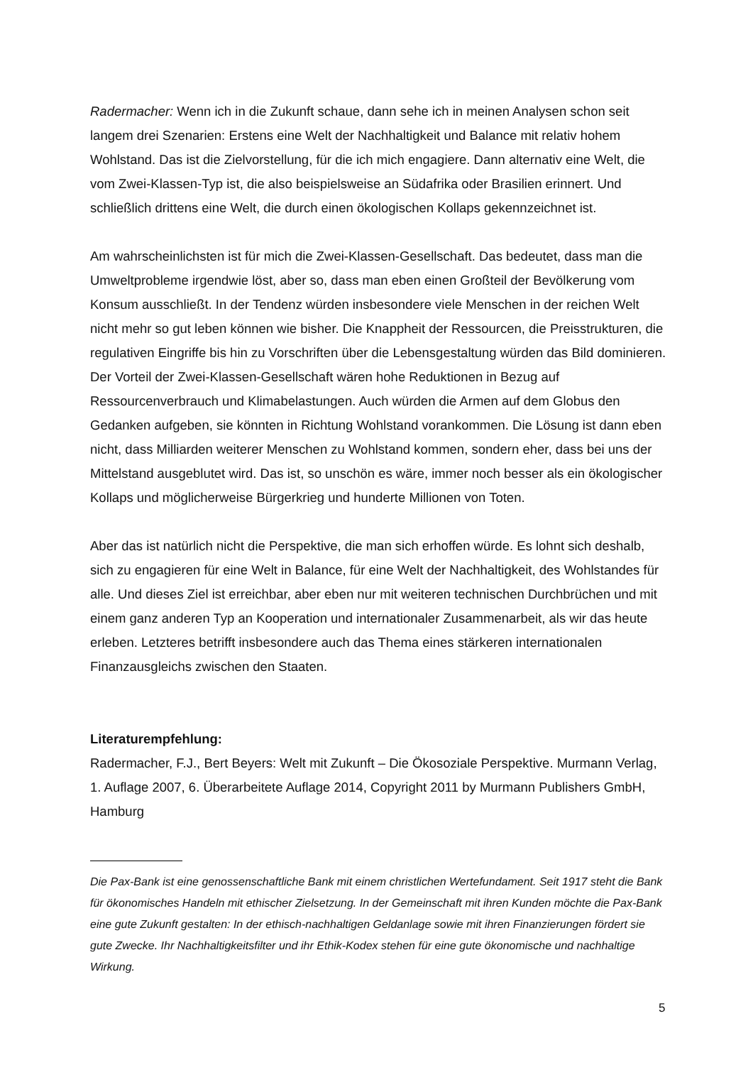Radermacher: Wenn ich in die Zukunft schaue, dann sehe ich in meinen Analysen schon seit langem drei Szenarien: Erstens eine Welt der Nachhaltigkeit und Balance mit relativ hohem Wohlstand. Das ist die Zielvorstellung, für die ich mich engagiere. Dann alternativ eine Welt, die vom Zwei-Klassen-Typ ist, die also beispielsweise an Südafrika oder Brasilien erinnert. Und schließlich drittens eine Welt, die durch einen ökologischen Kollaps gekennzeichnet ist.
Am wahrscheinlichsten ist für mich die Zwei-Klassen-Gesellschaft. Das bedeutet, dass man die Umweltprobleme irgendwie löst, aber so, dass man eben einen Großteil der Bevölkerung vom Konsum ausschließt. In der Tendenz würden insbesondere viele Menschen in der reichen Welt nicht mehr so gut leben können wie bisher. Die Knappheit der Ressourcen, die Preisstrukturen, die regulativen Eingriffe bis hin zu Vorschriften über die Lebensgestaltung würden das Bild dominieren. Der Vorteil der Zwei-Klassen-Gesellschaft wären hohe Reduktionen in Bezug auf Ressourcenverbrauch und Klimabelastungen. Auch würden die Armen auf dem Globus den Gedanken aufgeben, sie könnten in Richtung Wohlstand vorankommen. Die Lösung ist dann eben nicht, dass Milliarden weiterer Menschen zu Wohlstand kommen, sondern eher, dass bei uns der Mittelstand ausgeblutet wird. Das ist, so unschön es wäre, immer noch besser als ein ökologischer Kollaps und möglicherweise Bürgerkrieg und hunderte Millionen von Toten.
Aber das ist natürlich nicht die Perspektive, die man sich erhoffen würde. Es lohnt sich deshalb, sich zu engagieren für eine Welt in Balance, für eine Welt der Nachhaltigkeit, des Wohlstandes für alle. Und dieses Ziel ist erreichbar, aber eben nur mit weiteren technischen Durchbrüchen und mit einem ganz anderen Typ an Kooperation und internationaler Zusammenarbeit, als wir das heute erleben. Letzteres betrifft insbesondere auch das Thema eines stärkeren internationalen Finanzausgleichs zwischen den Staaten.
Literaturempfehlung:
Radermacher, F.J., Bert Beyers: Welt mit Zukunft – Die Ökosoziale Perspektive. Murmann Verlag, 1. Auflage 2007, 6. Überarbeitete Auflage 2014, Copyright 2011 by Murmann Publishers GmbH, Hamburg
Die Pax-Bank ist eine genossenschaftliche Bank mit einem christlichen Wertefundament. Seit 1917 steht die Bank für ökonomisches Handeln mit ethischer Zielsetzung. In der Gemeinschaft mit ihren Kunden möchte die Pax-Bank eine gute Zukunft gestalten: In der ethisch-nachhaltigen Geldanlage sowie mit ihren Finanzierungen fördert sie gute Zwecke. Ihr Nachhaltigkeitsfilter und ihr Ethik-Kodex stehen für eine gute ökonomische und nachhaltige Wirkung.
5